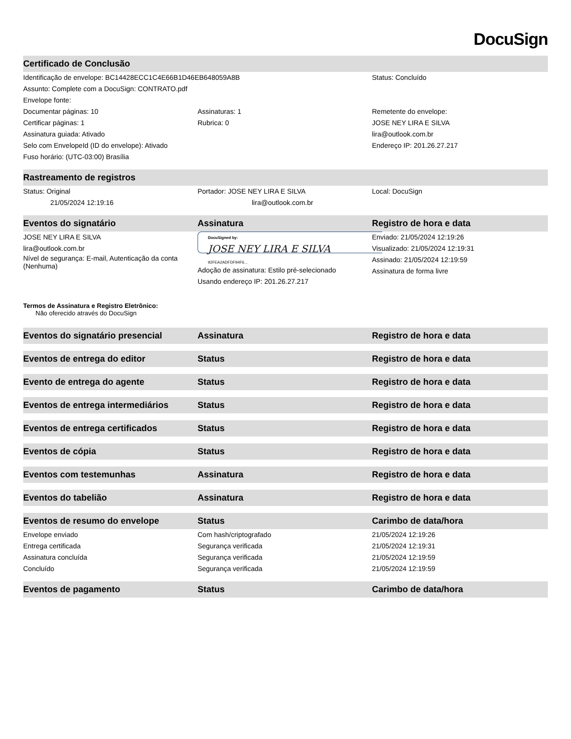DocuSign
Certificado de Conclusão
Identificação de envelope: BC14428ECC1C4E66B1D46EB648059A8B Status: Concluído
Assunto: Complete com a DocuSign: CONTRATO.pdf
Envelope fonte:
Documentar páginas: 10 Assinaturas: 1 Remetente do envelope:
Certificar páginas: 1 Rubrica: 0 JOSE NEY LIRA E SILVA
Assinatura guiada: Ativado lira@outlook.com.br
Selo com EnvelopeId (ID do envelope): Ativado
Endereço IP: 201.26.27.217
Fuso horário: (UTC-03:00) Brasília
Rastreamento de registros
Status: Original Portador: JOSE NEY LIRA E SILVA Local: DocuSign
21/05/2024 12:19:16 lira@outlook.com.br
Eventos do signatário Assinatura Registro de hora e data
JOSE NEY LIRA E SILVA
lira@outlook.com.br
Nível de segurança: E-mail, Autenticação da conta (Nenhuma)
DocuSigned by:
JOSE NEY LIRA E SILVA
92FEA2ADFDF94F6...
Adoção de assinatura: Estilo pré-selecionado
Usando endereço IP: 201.26.27.217
Enviado: 21/05/2024 12:19:26
Visualizado: 21/05/2024 12:19:31
Assinado: 21/05/2024 12:19:59
Assinatura de forma livre
Termos de Assinatura e Registro Eletrônico:
Não oferecido através do DocuSign
Eventos do signatário presencial Assinatura Registro de hora e data
Eventos de entrega do editor Status Registro de hora e data
Evento de entrega do agente Status Registro de hora e data
Eventos de entrega intermediários
Status Registro de hora e data
Eventos de entrega certificados Status Registro de hora e data
Eventos de cópia Status Registro de hora e data
Eventos com testemunhas Assinatura Registro de hora e data
Eventos do tabelião Assinatura Registro de hora e data
Eventos de resumo do envelope Status Carimbo de data/hora
Envelope enviado Com hash/criptografado 21/05/2024 12:19:26
Entrega certificada Segurança verificada 21/05/2024 12:19:31
Assinatura concluída Segurança verificada 21/05/2024 12:19:59
Concluído Segurança verificada 21/05/2024 12:19:59
Eventos de pagamento Status Carimbo de data/hora